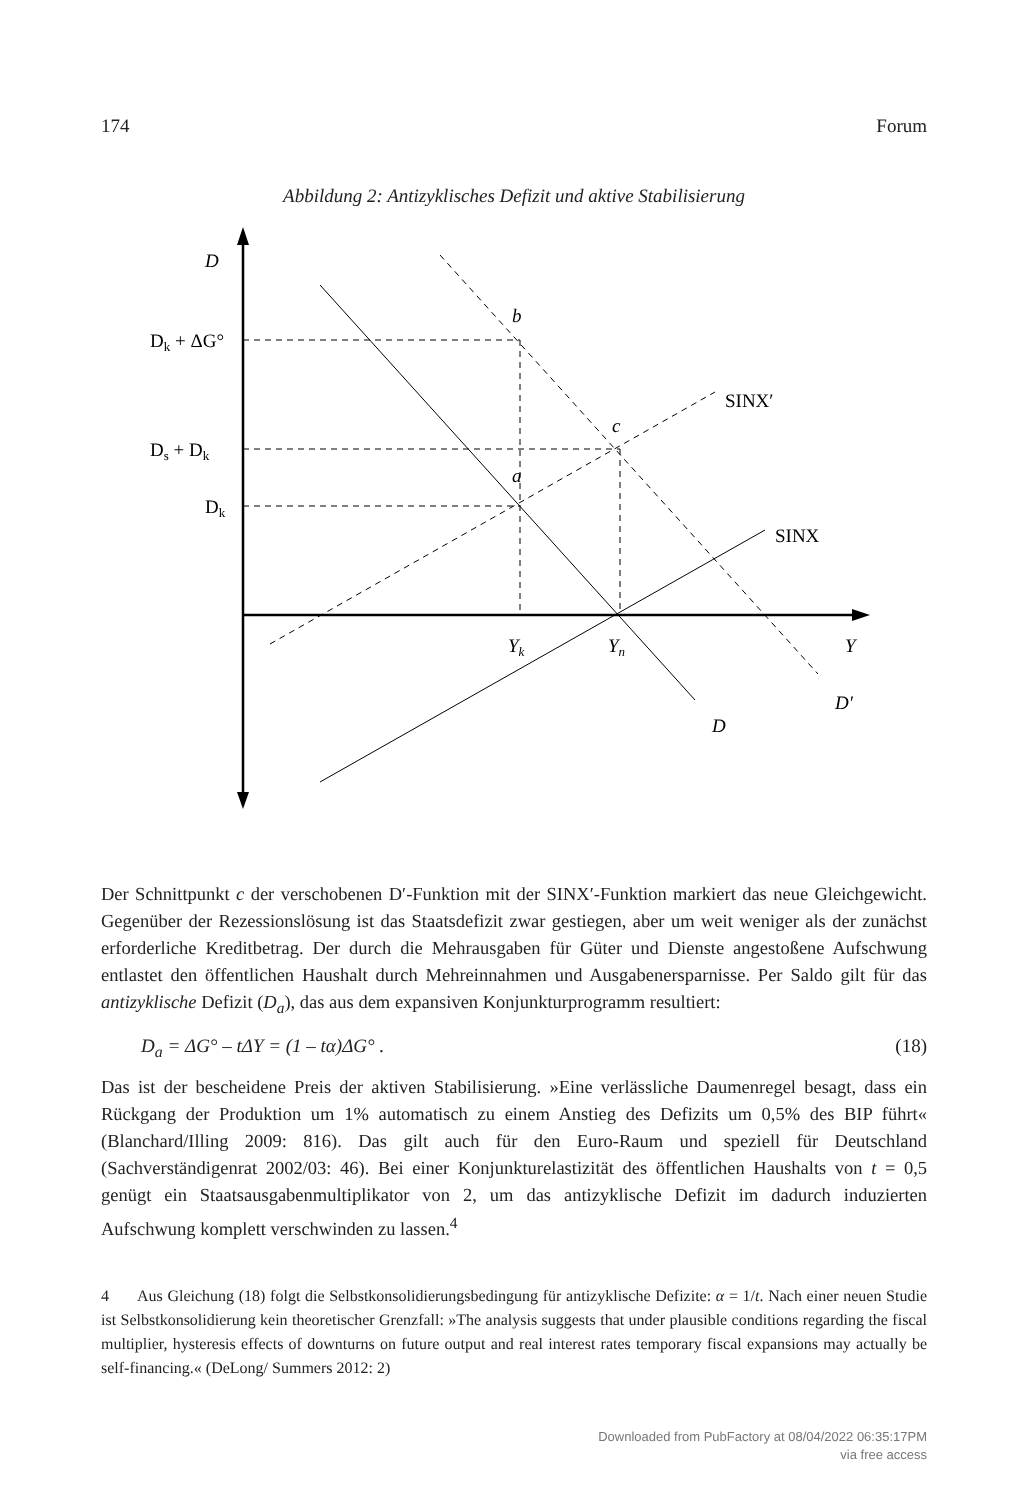174 Forum
Abbildung 2: Antizyklisches Defizit und aktive Stabilisierung
D
Dk + ΔG°
Ds + Dk
Dk
b
c
a
SINX′
SINX
Yk
Yn
Y
D′
D
Der Schnittpunkt c der verschobenen D′-Funktion mit der SINX′-Funktion markiert das neue Gleichgewicht. Gegenüber der Rezessionslösung ist das Staatsdefizit zwar gestiegen, aber um weit weniger als der zunächst erforderliche Kreditbetrag. Der durch die Mehrausgaben für Güter und Dienste angestoßene Aufschwung entlastet den öffentlichen Haushalt durch Mehreinnahmen und Ausgabenersparnisse. Per Saldo gilt für das antizyklische Defizit (D<sub>a</sub>), das aus dem expansiven Konjunkturprogramm resultiert:
D<sub>a</sub> = ΔG° – tΔY = (1 – tα)ΔG° . (18)
Das ist der bescheidene Preis der aktiven Stabilisierung. »Eine verlässliche Daumenregel besagt, dass ein Rückgang der Produktion um 1% automatisch zu einem Anstieg des Defizits um 0,5% des BIP führt« (Blanchard/Illing 2009: 816). Das gilt auch für den Euro-Raum und speziell für Deutschland (Sachverständigenrat 2002/03: 46). Bei einer Konjunkturelastizität des öffentlichen Haushalts von t = 0,5 genügt ein Staatsausgabenmultiplikator von 2, um das antizyklische Defizit im dadurch induzierten Aufschwung komplett verschwinden zu lassen.<sup>4</sup>
4 Aus Gleichung (18) folgt die Selbstkonsolidierungsbedingung für antizyklische Defizite: α = 1/t. Nach einer neuen Studie ist Selbstkonsolidierung kein theoretischer Grenzfall: »The analysis suggests that under plausible conditions regarding the fiscal multiplier, hysteresis effects of downturns on future output and real interest rates temporary fiscal expansions may actually be self-financing.« (DeLong/ Summers 2012: 2)
Downloaded from PubFactory at 08/04/2022 06:35:17PM
via free access